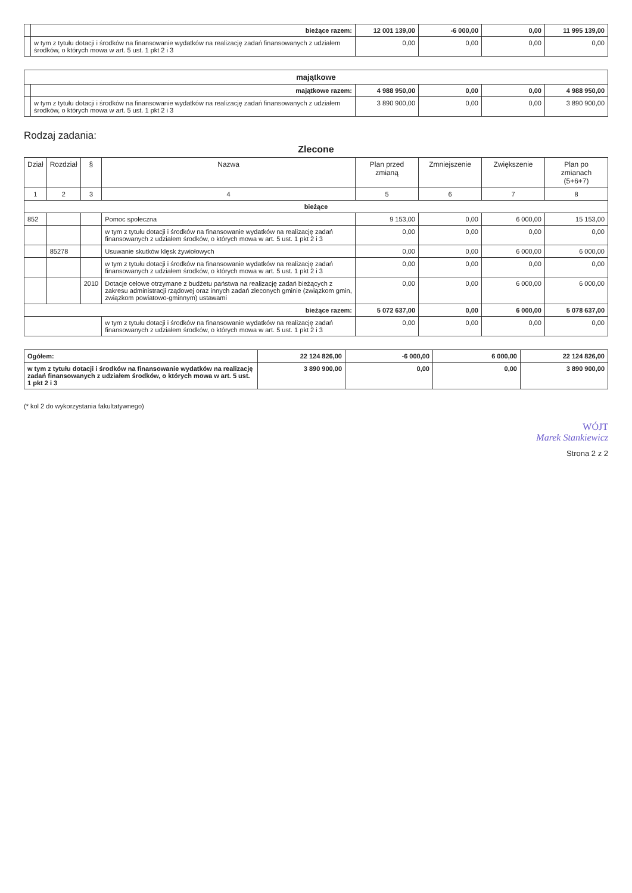| | bieżące razem: | 12 001 139,00 | -6 000,00 | 0,00 | 11 995 139,00 |
| | w tym z tytułu dotacji i środków na finansowanie wydatków na realizację zadań finansowanych z udziałem środków, o których mowa w art. 5 ust. 1 pkt 2 i 3 | 0,00 | 0,00 | 0,00 | 0,00 |
| majątkowe | | | | | |
| | majątkowe razem: | 4 988 950,00 | 0,00 | 0,00 | 4 988 950,00 |
| | w tym z tytułu dotacji i środków na finansowanie wydatków na realizację zadań finansowanych z udziałem środków, o których mowa w art. 5 ust. 1 pkt 2 i 3 | 3 890 900,00 | 0,00 | 0,00 | 3 890 900,00 |
Rodzaj zadania:
Zlecone
| Dział | Rozdział | § | Nazwa | Plan przed zmianą | Zmniejszenie | Zwiększenie | Plan po zmianach (5+6+7) |
| --- | --- | --- | --- | --- | --- | --- | --- |
| 1 | 2 | 3 | 4 | 5 | 6 | 7 | 8 |
| bieżące | | | | | | | |
| 852 | | | Pomoc społeczna | 9 153,00 | 0,00 | 6 000,00 | 15 153,00 |
| | | | w tym z tytułu dotacji i środków na finansowanie wydatków na realizację zadań finansowanych z udziałem środków, o których mowa w art. 5 ust. 1 pkt 2 i 3 | 0,00 | 0,00 | 0,00 | 0,00 |
| | 85278 | | Usuwanie skutków klęsk żywiołowych | 0,00 | 0,00 | 6 000,00 | 6 000,00 |
| | | | w tym z tytułu dotacji i środków na finansowanie wydatków na realizację zadań finansowanych z udziałem środków, o których mowa w art. 5 ust. 1 pkt 2 i 3 | 0,00 | 0,00 | 0,00 | 0,00 |
| | | 2010 | Dotacje celowe otrzymane z budżetu państwa na realizację zadań bieżących z zakresu administracji rządowej oraz innych zadań zleconych gminie (związkom gmin, związkom powiatowo-gminnym) ustawami | 0,00 | 0,00 | 6 000,00 | 6 000,00 |
| bieżące razem: | | | | 5 072 637,00 | 0,00 | 6 000,00 | 5 078 637,00 |
| | | | w tym z tytułu dotacji i środków na finansowanie wydatków na realizację zadań finansowanych z udziałem środków, o których mowa w art. 5 ust. 1 pkt 2 i 3 | 0,00 | 0,00 | 0,00 | 0,00 |
| Ogółem: | 22 124 826,00 | -6 000,00 | 6 000,00 | 22 124 826,00 |
| w tym z tytułu dotacji i środków na finansowanie wydatków na realizację zadań finansowanych z udziałem środków, o których mowa w art. 5 ust. 1 pkt 2 i 3 | 3 890 900,00 | 0,00 | 0,00 | 3 890 900,00 |
(* kol 2 do wykorzystania fakultatywnego)
WÓJT
Marek Stankiewicz
Strona 2 z 2